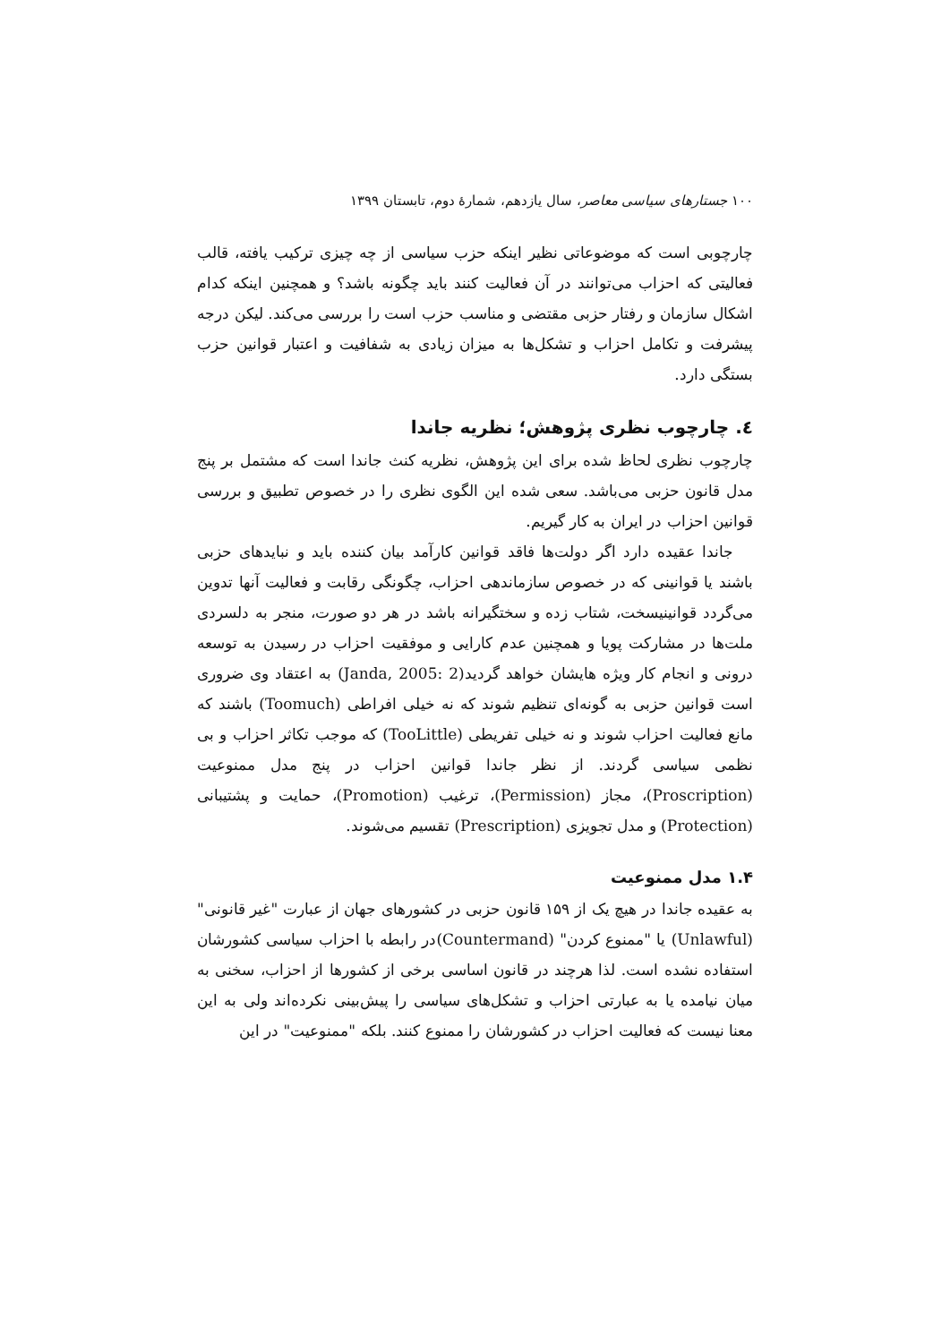۱۰۰ جستارهای سیاسی معاصر، سال یازدهم، شمارهٔ دوم، تابستان ۱۳۹۹
چارچوبی است که موضوعاتی نظیر اینکه حزب سیاسی از چه چیزی ترکیب یافته، قالب فعالیتی که احزاب می‌توانند در آن فعالیت کنند باید چگونه باشد؟ و همچنین اینکه کدام اشکال سازمان و رفتار حزبی مقتضی و مناسب حزب است را بررسی می‌کند. لیکن درجه پیشرفت و تکامل احزاب و تشکل‌ها به میزان زیادی به شفافیت و اعتبار قوانین حزب بستگی دارد.
٤. چارچوب نظری پژوهش؛ نظریه جاندا
چارچوب نظری لحاظ شده برای این پژوهش، نظریه کنث جاندا است که مشتمل بر پنج مدل قانون حزبی می‌باشد. سعی شده این الگوی نظری را در خصوص تطبیق و بررسی قوانین احزاب در ایران به کار گیریم.
جاندا عقیده دارد اگر دولت‌ها فاقد قوانین کارآمد بیان کننده باید و نبایدهای حزبی باشند یا قوانینی که در خصوص سازماندهی احزاب، چگونگی رقابت و فعالیت آنها تدوین می‌گردد قوانینیسخت، شتاب زده و سختگیرانه باشد در هر دو صورت، منجر به دلسردی ملت‌ها در مشارکت پویا و همچنین عدم کارایی و موفقیت احزاب در رسیدن به توسعه درونی و انجام کار ویژه هایشان خواهد گردید(Janda, 2005: 2) به اعتقاد وی ضروری است قوانین حزبی به گونه‌ای تنظیم شوند که نه خیلی افراطی (Toomuch) باشند که مانع فعالیت احزاب شوند و نه خیلی تفریطی (TooLittle) که موجب تکاثر احزاب و بی نظمی سیاسی گردند. از نظر جاندا قوانین احزاب در پنج مدل ممنوعیت (Proscription)، مجاز (Permission)، ترغیب (Promotion)، حمایت و پشتیبانی (Protection) و مدل تجویزی (Prescription) تقسیم می‌شوند.
۱.۴ مدل ممنوعیت
به عقیده جاندا در هیچ یک از ۱۵۹ قانون حزبی در کشورهای جهان از عبارت "غیر قانونی" (Unlawful) یا "ممنوع کردن" (Countermand)در رابطه با احزاب سیاسی کشورشان استفاده نشده است. لذا هرچند در قانون اساسی برخی از کشورها از احزاب، سخنی به میان نیامده یا به عبارتی احزاب و تشکل‌های سیاسی را پیش‌بینی نکرده‌اند ولی به این معنا نیست که فعالیت احزاب در کشورشان را ممنوع کنند. بلکه "ممنوعیت" در این